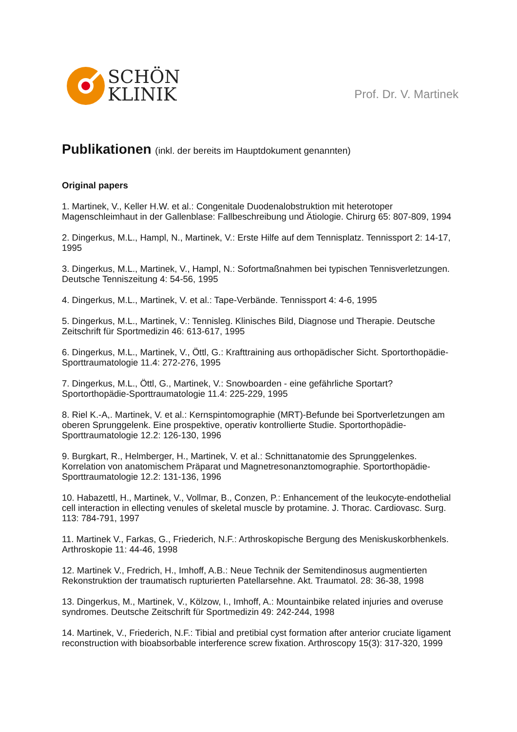SCHÖN
KLINIK
Prof. Dr. V. Martinek
Publikationen (inkl. der bereits im Hauptdokument genannten)
Original papers
1. Martinek, V., Keller H.W. et al.: Congenitale Duodenalobstruktion mit heterotoper Magenschleimhaut in der Gallenblase: Fallbeschreibung und Ätiologie. Chirurg 65: 807-809, 1994
2. Dingerkus, M.L., Hampl, N., Martinek, V.: Erste Hilfe auf dem Tennisplatz. Tennissport 2: 14-17, 1995
3. Dingerkus, M.L., Martinek, V., Hampl, N.: Sofortmaßnahmen bei typischen Tennisverletzungen. Deutsche Tenniszeitung 4: 54-56, 1995
4. Dingerkus, M.L., Martinek, V. et al.: Tape-Verbände. Tennissport 4: 4-6, 1995
5. Dingerkus, M.L., Martinek, V.: Tennisleg. Klinisches Bild, Diagnose und Therapie. Deutsche Zeitschrift für Sportmedizin 46: 613-617, 1995
6. Dingerkus, M.L., Martinek, V., Öttl, G.: Krafttraining aus orthopädischer Sicht. Sportorthopädie-Sporttraumatologie 11.4: 272-276, 1995
7. Dingerkus, M.L., Öttl, G., Martinek, V.: Snowboarden - eine gefährliche Sportart? Sportorthopädie-Sporttraumatologie 11.4: 225-229, 1995
8. Riel K.-A,. Martinek, V. et al.: Kernspintomographie (MRT)-Befunde bei Sportverletzungen am oberen Sprunggelenk. Eine prospektive, operativ kontrollierte Studie. Sportorthopädie-Sporttraumatologie 12.2: 126-130, 1996
9. Burgkart, R., Helmberger, H., Martinek, V. et al.: Schnittanatomie des Sprunggelenkes. Korrelation von anatomischem Präparat und Magnetresonanztomographie. Sportorthopädie-Sporttraumatologie 12.2: 131-136, 1996
10. Habazettl, H., Martinek, V., Vollmar, B., Conzen, P.: Enhancement of the leukocyte-endothelial cell interaction in ellecting venules of skeletal muscle by protamine. J. Thorac. Cardiovasc. Surg. 113: 784-791, 1997
11. Martinek V., Farkas, G., Friederich, N.F.: Arthroskopische Bergung des Meniskuskorbhenkels. Arthroskopie 11: 44-46, 1998
12. Martinek V., Fredrich, H., Imhoff, A.B.: Neue Technik der Semitendinosus augmentierten Rekonstruktion der traumatisch rupturierten Patellarsehne. Akt. Traumatol. 28: 36-38, 1998
13. Dingerkus, M., Martinek, V., Kölzow, I., Imhoff, A.: Mountainbike related injuries and overuse syndromes. Deutsche Zeitschrift für Sportmedizin 49: 242-244, 1998
14. Martinek, V., Friederich, N.F.: Tibial and pretibial cyst formation after anterior cruciate ligament reconstruction with bioabsorbable interference screw fixation. Arthroscopy 15(3): 317-320, 1999